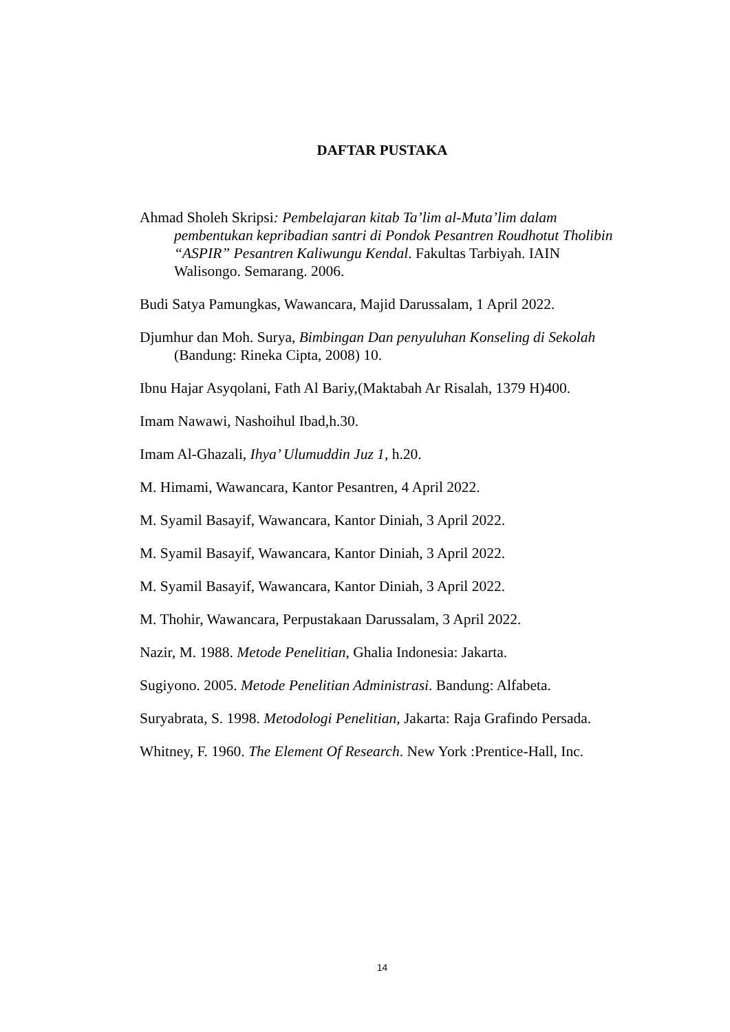DAFTAR PUSTAKA
Ahmad Sholeh Skripsi: Pembelajaran kitab Ta’lim al-Muta’lim dalam pembentukan kepribadian santri di Pondok Pesantren Roudhotut Tholibin “ASPIR” Pesantren Kaliwungu Kendal. Fakultas Tarbiyah. IAIN Walisongo. Semarang. 2006.
Budi Satya Pamungkas, Wawancara, Majid Darussalam, 1 April 2022.
Djumhur dan Moh. Surya, Bimbingan Dan penyuluhan Konseling di Sekolah (Bandung: Rineka Cipta, 2008) 10.
Ibnu Hajar Asyqolani, Fath Al Bariy,(Maktabah Ar Risalah, 1379 H)400.
Imam Nawawi, Nashoihul Ibad,h.30.
Imam Al-Ghazali, Ihya’ Ulumuddin Juz 1, h.20.
M. Himami, Wawancara, Kantor Pesantren, 4 April 2022.
M. Syamil Basayif, Wawancara, Kantor Diniah, 3 April 2022.
M. Syamil Basayif, Wawancara, Kantor Diniah, 3 April 2022.
M. Syamil Basayif, Wawancara, Kantor Diniah, 3 April 2022.
M. Thohir, Wawancara, Perpustakaan Darussalam, 3 April 2022.
Nazir, M. 1988. Metode Penelitian, Ghalia Indonesia: Jakarta.
Sugiyono. 2005. Metode Penelitian Administrasi. Bandung: Alfabeta.
Suryabrata, S. 1998. Metodologi Penelitian, Jakarta: Raja Grafindo Persada.
Whitney, F. 1960. The Element Of Research. New York :Prentice-Hall, Inc.
14